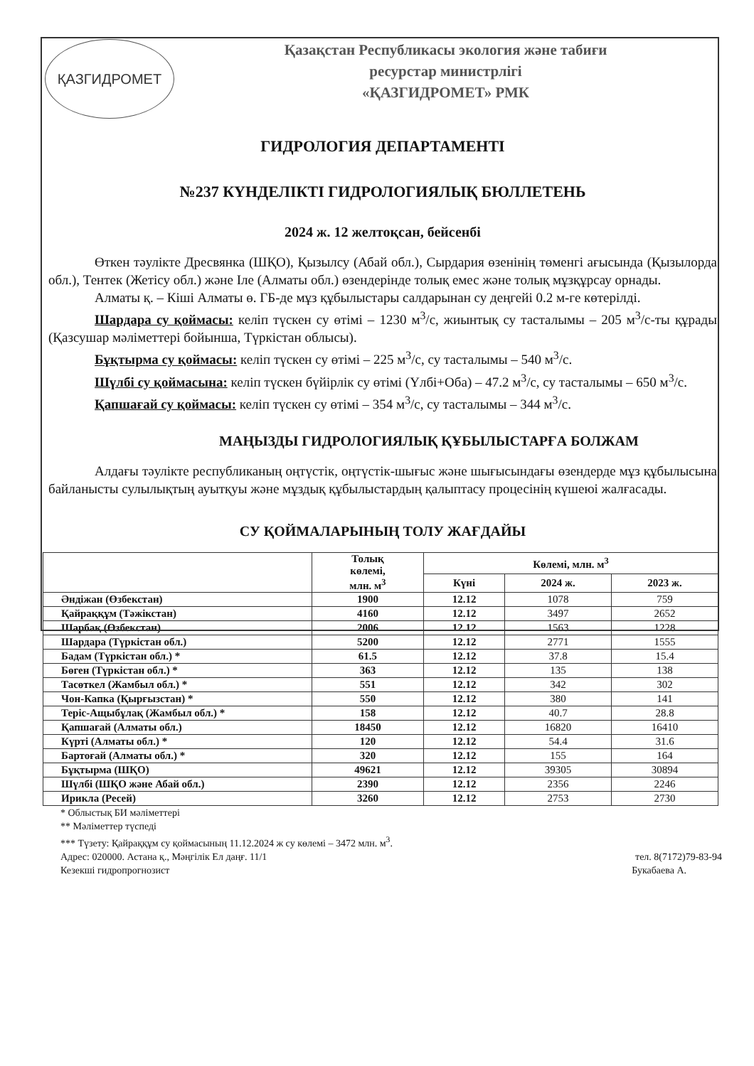ҚАЗГИДРОМЕТ
Қазақстан Республикасы экология және табиғи
ресурстар министрлігі
«ҚАЗГИДРОМЕТ» РМК
ГИДРОЛОГИЯ ДЕПАРТАМЕНТІ
№237 КҮНДЕЛІКТІ ГИДРОЛОГИЯЛЫҚ БЮЛЛЕТЕНЬ
2024 ж. 12 желтоқсан, бейсенбі
Өткен тәулікте Дресвянка (ШҚО), Қызылсу (Абай обл.), Сырдария өзенінің төменгі ағысында (Қызылорда обл.), Тентек (Жетісу обл.) және Іле (Алматы обл.) өзендерінде толық емес және толық мұзқұрсау орнады.
Алматы қ. – Кіші Алматы ө. ГБ-де мұз құбылыстары салдарынан су деңгейі 0.2 м-ге көтерілді.
Шардара су қоймасы: келіп түскен су өтімі – 1230 м<sup>3</sup>/с, жиынтық су тасталымы – 205 м<sup>3</sup>/с-ты құрады (Қазсушар мәліметтері бойынша, Түркістан облысы).
Бұқтырма су қоймасы: келіп түскен су өтімі – 225 м<sup>3</sup>/с, су тасталымы – 540 м<sup>3</sup>/с.
Шүлбі су қоймасына: келіп түскен бүйірлік су өтімі (Үлбі+Оба) – 47.2 м<sup>3</sup>/с, су тасталымы – 650 м<sup>3</sup>/с.
Қапшағай су қоймасы: келіп түскен су өтімі – 354 м<sup>3</sup>/с, су тасталымы – 344 м<sup>3</sup>/с.
МАҢЫЗДЫ ГИДРОЛОГИЯЛЫҚ ҚҰБЫЛЫСТАРҒА БОЛЖАМ
Алдағы тәулікте республиканың оңтүстік, оңтүстік-шығыс және шығысындағы өзендерде мұз құбылысына байланысты сулылықтың ауытқуы және мұздық құбылыстардың қалыптасу процесінің күшеюі жалғасады.
СУ ҚОЙМАЛАРЫНЫҢ ТОЛУ ЖАҒДАЙЫ
| | Толық көлемі, млн. м<sup>3</sup> | Көлемі, млн. м<sup>3</sup> | | |
| --- | --- | --- | --- | --- |
| | | Күні | 2024 ж. | 2023 ж. |
| Әндіжан (Өзбекстан) | 1900 | 12.12 | 1078 | 759 |
| Қайраққұм (Тәжікстан) | 4160 | 12.12 | 3497 | 2652 |
| Шарбақ (Өзбекстан) | 2006 | 12.12 | 1563 | 1228 |
| Шардара (Түркістан обл.) | 5200 | 12.12 | 2771 | 1555 |
| Бадам (Түркістан обл.) * | 61.5 | 12.12 | 37.8 | 15.4 |
| Бөген (Түркістан обл.) * | 363 | 12.12 | 135 | 138 |
| Тасөткел (Жамбыл обл.) * | 551 | 12.12 | 342 | 302 |
| Чон-Капка (Қырғызстан) * | 550 | 12.12 | 380 | 141 |
| Теріс-Ащыбұлақ (Жамбыл обл.) * | 158 | 12.12 | 40.7 | 28.8 |
| Қапшағай (Алматы обл.) | 18450 | 12.12 | 16820 | 16410 |
| Күрті (Алматы обл.) * | 120 | 12.12 | 54.4 | 31.6 |
| Бартоғай (Алматы обл.) * | 320 | 12.12 | 155 | 164 |
| Бұқтырма (ШҚО) | 49621 | 12.12 | 39305 | 30894 |
| Шүлбі (ШҚО және Абай обл.) | 2390 | 12.12 | 2356 | 2246 |
| Ирикла (Ресей) | 3260 | 12.12 | 2753 | 2730 |
* Облыстық БИ мәліметтері
** Мәліметтер түспеді
*** Түзету: Қайраққұм су қоймасының 11.12.2024 ж су көлемі – 3472 млн. м<sup>3</sup>.
Адрес: 020000. Астана қ., Мәңгілік Ел даңғ. 11/1 тел. 8(7172)79-83-94
Кезекші гидропрогнозист Букабаева А.